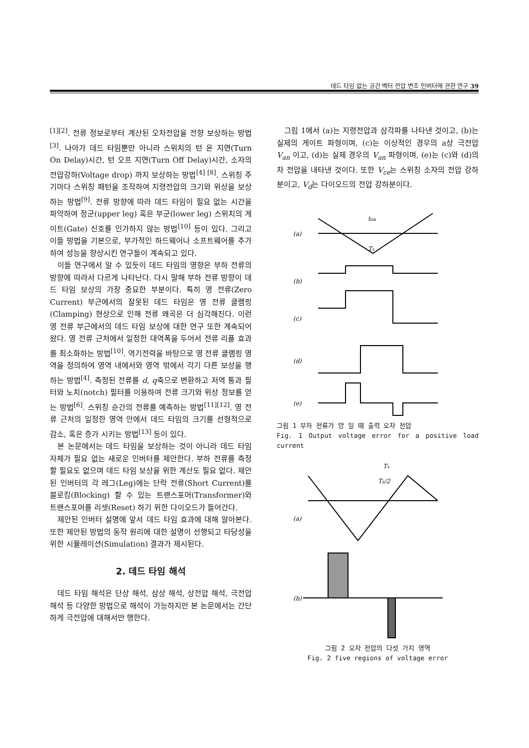데드 타임 없는 공간 벡터 전압 변조 인버터에 관한 연구 39
<sup>[1][2]</sup>. 전류 정보로부터 계산된 오차전압을 전향 보상하는 방법<sup>[3]</sup>. 나아가 데드 타임뿐만 아니라 스위치의 턴 온 지연(Turn On Delay)시간, 턴 오프 지연(Turn Off Delay)시간, 소자의 전압강하(Voltage drop) 까지 보상하는 방법<sup>[4] [8]</sup>. 스위칭 주기마다 스위칭 패턴을 조작하여 지령전압의 크기와 위상을 보상하는 방법<sup>[9]</sup>. 전류 방향에 따라 데드 타임이 필요 없는 시간을 파악하여 정군(upper leg) 혹은 부군(lower leg) 스위치의 게이트(Gate) 신호를 인가하지 않는 방법<sup>[10]</sup> 등이 있다. 그리고 이들 방법을 기본으로, 부가적인 하드웨어나 소프트웨어를 추가하여 성능을 향상시킨 연구들이 계속되고 있다.
이들 연구에서 알 수 있듯이 데드 타임의 영향은 부하 전류의 방향에 따라서 다르게 나타난다. 다시 말해 부하 전류 방향이 데드 타임 보상의 가장 중요한 부분이다. 특히 영 전류(Zero Current) 부근에서의 잘못된 데드 타임은 영 전류 클램핑(Clamping) 현상으로 인해 전류 왜곡은 더 심각해진다. 이런 영 전류 부근에서의 데드 타임 보상에 대한 연구 또한 계속되어 왔다. 영 전류 근처에서 일정한 대역폭을 두어서 전류 리플 효과를 최소화하는 방법<sup>[10]</sup>. 역기전력을 바탕으로 영 전류 클램핑 영역을 정의하여 영역 내에서와 영역 밖에서 각기 다른 보상을 행하는 방법<sup>[4]</sup>. 측정된 전류를 d, q축으로 변환하고 저역 통과 필터와 노치(notch) 필터를 이용하여 전류 크기와 위상 정보를 얻는 방법<sup>[6]</sup>. 스위칭 순간의 전류를 예측하는 방법<sup>[11][12]</sup>. 영 전류 근처의 일정한 영역 안에서 데드 타임의 크기를 선형적으로 감소, 혹은 증가 시키는 방법<sup>[13]</sup> 등이 있다.
본 논문에서는 데드 타임을 보상하는 것이 아니라 데드 타임 자체가 필요 없는 새로운 인버터를 제안한다. 부하 전류를 측정할 필요도 없으며 데드 타임 보상을 위한 계산도 필요 없다. 제안된 인버터의 각 레그(Leg)에는 단락 전류(Short Current)를 블로킹(Blocking) 할 수 있는 트랜스포머(Transformer)와 트랜스포머를 리셋(Reset) 하기 위한 다이오드가 들어간다.
제안된 인버터 설명에 앞서 데드 타임 효과에 대해 알아본다. 또한 제안된 방법의 동작 원리에 대한 설명이 선행되고 타당성을 위한 시뮬레이션(Simulation) 결과가 제시된다.
2. 데드 타임 해석
데드 타임 해석은 단상 해석, 삼상 해석, 상전압 해석, 극전압 해석 등 다양한 방법으로 해석이 가능하지만 본 논문에서는 간단하게 극전압에 대해서만 행한다.
그림 1에서 (a)는 지령전압과 삼각파를 나타낸 것이고, (b)는 실제의 게이트 파형이며, (c)는 이상적인 경우의 a상 극전압 V<sub>an</sub> 이고, (d)는 실제 경우의 V<sub>an</sub> 파형이며, (e)는 (c)와 (d)의 차 전압을 내타낸 것이다. 또한 V<sub>ce</sub>는 스위칭 소자의 전압 강하분이고, V<sub>d</sub>는 다이오드의 전압 강하분이다.
(a)
(b)
(c)
(d)
(e)
ton
Ts
그림 1 부하 전류가 양 일 때 출력 오차 전압
Fig. 1 Output voltage error for a positive load current
(a)
(b)
Ts
Ts/2
그림 2 오차 전압의 다섯 가지 영역
Fig. 2 five regions of voltage error